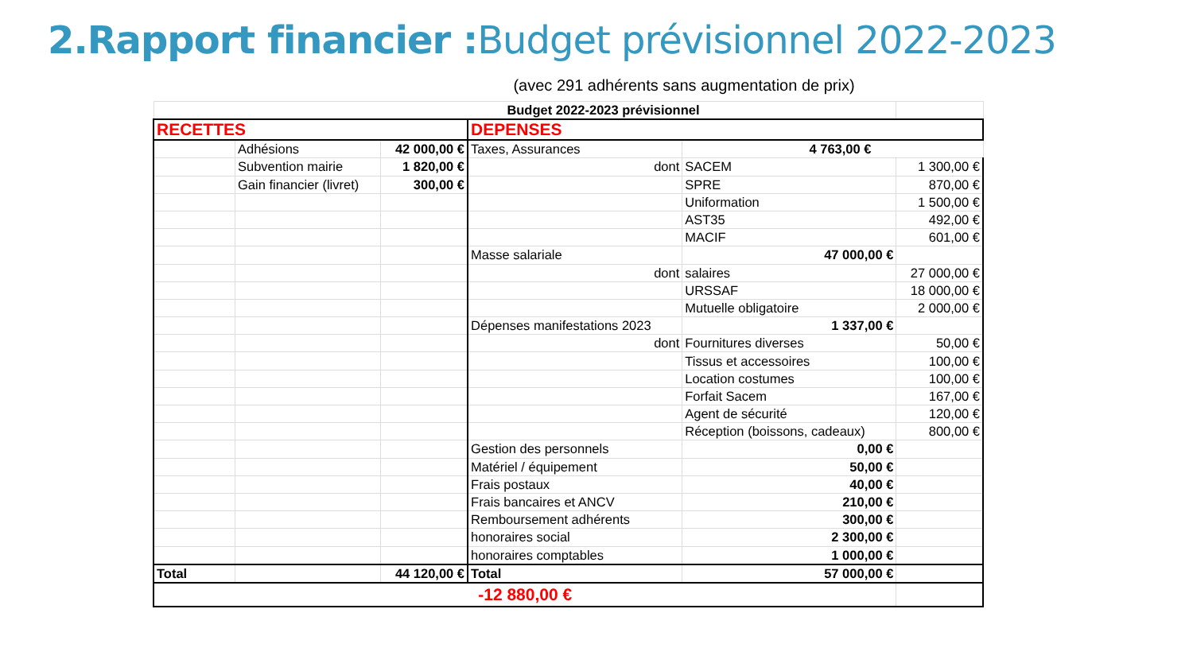2.Rapport financier : Budget prévisionnel 2022-2023
(avec 291 adhérents sans augmentation de prix)
| Budget 2022-2023 prévisionnel | | | | | |
| RECETTES | | | DEPENSES | | |
| | Adhésions | 42 000,00 € | Taxes, Assurances | 4 763,00 € | |
| | Subvention mairie | 1 820,00 € | dont | SACEM | 1 300,00 € |
| | Gain financier (livret) | 300,00 € | | SPRE | 870,00 € |
| | | | | Uniformation | 1 500,00 € |
| | | | | AST35 | 492,00 € |
| | | | | MACIF | 601,00 € |
| | | | Masse salariale | 47 000,00 € | |
| | | | dont | salaires | 27 000,00 € |
| | | | | URSSAF | 18 000,00 € |
| | | | | Mutuelle obligatoire | 2 000,00 € |
| | | | Dépenses manifestations 2023 | 1 337,00 € | |
| | | | dont | Fournitures diverses | 50,00 € |
| | | | | Tissus et accessoires | 100,00 € |
| | | | | Location costumes | 100,00 € |
| | | | | Forfait Sacem | 167,00 € |
| | | | | Agent de sécurité | 120,00 € |
| | | | | Réception (boissons, cadeaux) | 800,00 € |
| | | | Gestion des personnels | 0,00 € | |
| | | | Matériel / équipement | 50,00 € | |
| | | | Frais postaux | 40,00 € | |
| | | | Frais bancaires et ANCV | 210,00 € | |
| | | | Remboursement adhérents | 300,00 € | |
| | | | honoraires social | 2 300,00 € | |
| | | | honoraires comptables | 1 000,00 € | |
| Total | | 44 120,00 € | Total | 57 000,00 € | |
| -12 880,00 € | | | | | |